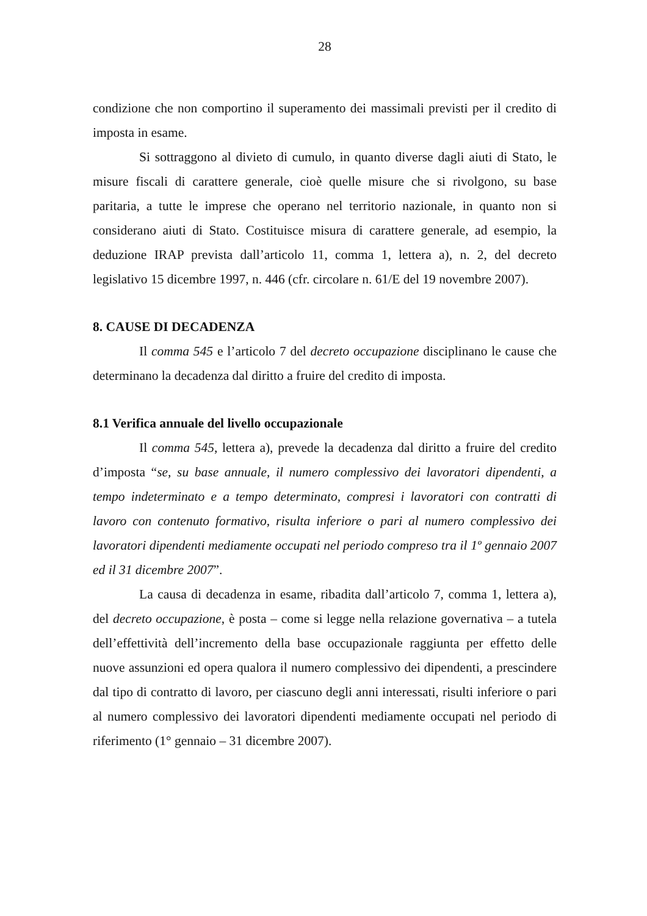28
condizione che non comportino il superamento dei massimali previsti per il credito di imposta in esame.
Si sottraggono al divieto di cumulo, in quanto diverse dagli aiuti di Stato, le misure fiscali di carattere generale, cioè quelle misure che si rivolgono, su base paritaria, a tutte le imprese che operano nel territorio nazionale, in quanto non si considerano aiuti di Stato. Costituisce misura di carattere generale, ad esempio, la deduzione IRAP prevista dall’articolo 11, comma 1, lettera a), n. 2, del decreto legislativo 15 dicembre 1997, n. 446 (cfr. circolare n. 61/E del 19 novembre 2007).
8. CAUSE DI DECADENZA
Il comma 545 e l’articolo 7 del decreto occupazione disciplinano le cause che determinano la decadenza dal diritto a fruire del credito di imposta.
8.1 Verifica annuale del livello occupazionale
Il comma 545, lettera a), prevede la decadenza dal diritto a fruire del credito d’imposta “se, su base annuale, il numero complessivo dei lavoratori dipendenti, a tempo indeterminato e a tempo determinato, compresi i lavoratori con contratti di lavoro con contenuto formativo, risulta inferiore o pari al numero complessivo dei lavoratori dipendenti mediamente occupati nel periodo compreso tra il 1º gennaio 2007 ed il 31 dicembre 2007”.
La causa di decadenza in esame, ribadita dall’articolo 7, comma 1, lettera a), del decreto occupazione, è posta – come si legge nella relazione governativa – a tutela dell’effettività dell’incremento della base occupazionale raggiunta per effetto delle nuove assunzioni ed opera qualora il numero complessivo dei dipendenti, a prescindere dal tipo di contratto di lavoro, per ciascuno degli anni interessati, risulti inferiore o pari al numero complessivo dei lavoratori dipendenti mediamente occupati nel periodo di riferimento (1° gennaio – 31 dicembre 2007).